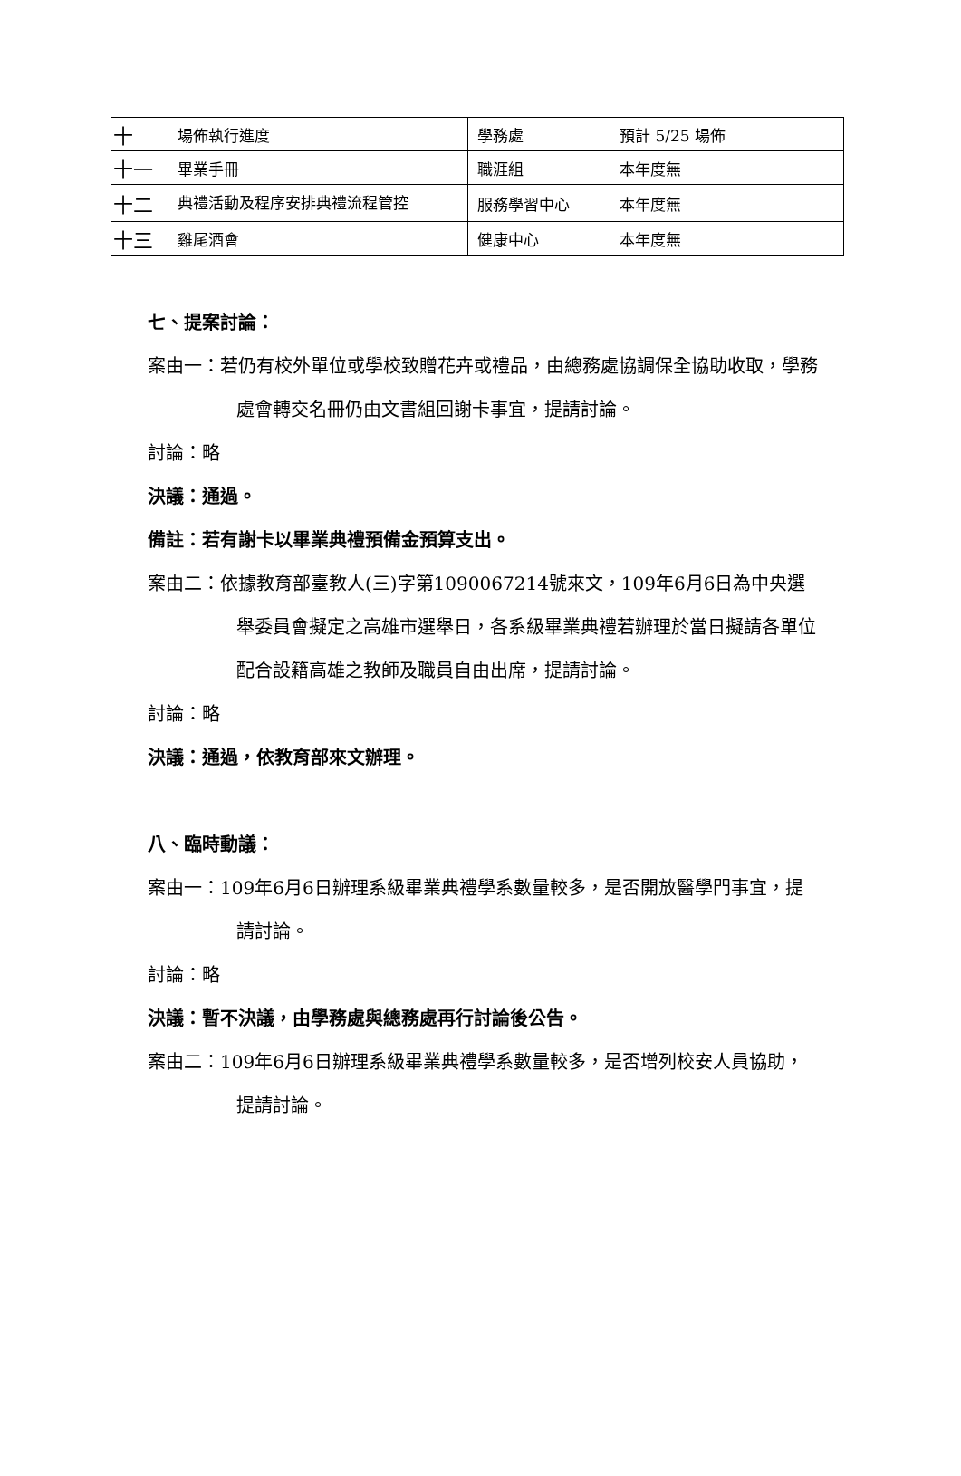| 十 | 場佈執行進度 | 學務處 | 預計 5/25 場佈 |
| 十一 | 畢業手冊 | 職涯組 | 本年度無 |
| 十二 | 典禮活動及程序安排典禮流程管控 | 服務學習中心 | 本年度無 |
| 十三 | 雞尾酒會 | 健康中心 | 本年度無 |
七、提案討論：
案由一：若仍有校外單位或學校致贈花卉或禮品，由總務處協調保全協助收取，學務處會轉交名冊仍由文書組回謝卡事宜，提請討論。
討論：略
決議：通過。
備註：若有謝卡以畢業典禮預備金預算支出。
案由二：依據教育部臺教人(三)字第1090067214號來文，109年6月6日為中央選舉委員會擬定之高雄市選舉日，各系級畢業典禮若辦理於當日擬請各單位配合設籍高雄之教師及職員自由出席，提請討論。
討論：略
決議：通過，依教育部來文辦理。
八、臨時動議：
案由一：109年6月6日辦理系級畢業典禮學系數量較多，是否開放醫學門事宜，提請討論。
討論：略
決議：暫不決議，由學務處與總務處再行討論後公告。
案由二：109年6月6日辦理系級畢業典禮學系數量較多，是否增列校安人員協助，提請討論。